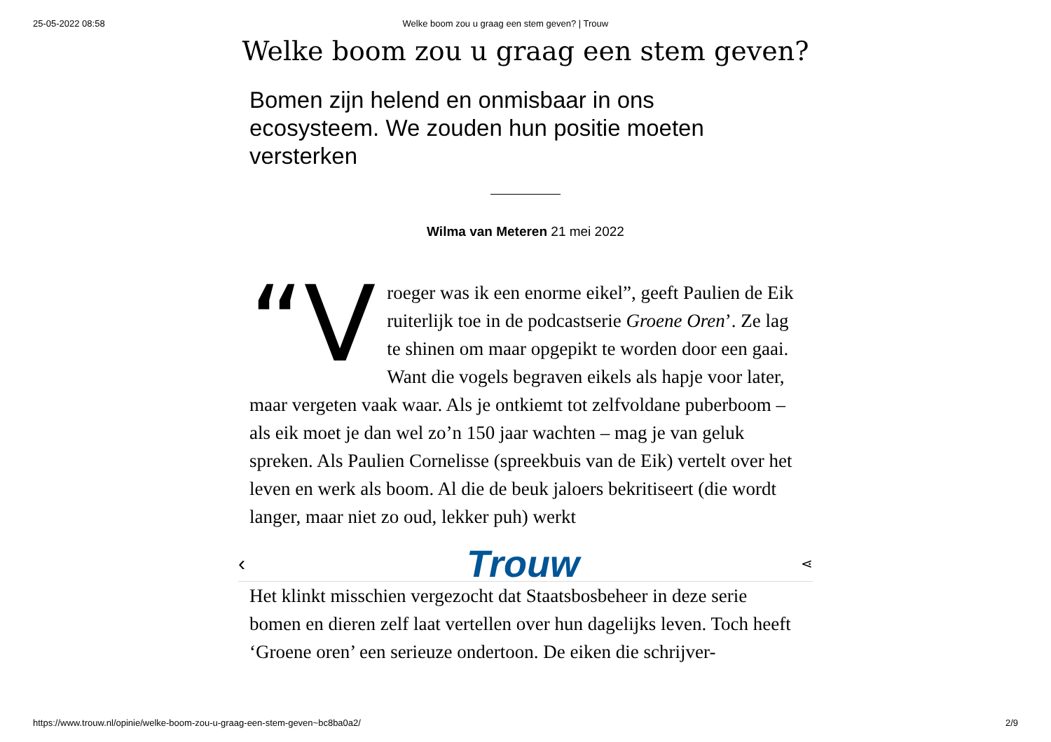25-05-2022 08:58 Welke boom zou u graag een stem geven? | Trouw
Welke boom zou u graag een stem geven?
Bomen zijn helend en onmisbaar in ons ecosysteem. We zouden hun positie moeten versterken
Wilma van Meteren 21 mei 2022
“V roeger was ik een enorme eikel”, geeft Paulien de Eik ruiterlijk toe in de podcastserie Groene Oren’. Ze lag te shinen om maar opgepikt te worden door een gaai. Want die vogels begraven eikels als hapje voor later, maar vergeten vaak waar. Als je ontkiemt tot zelfvoldane puber­boom – als eik moet je dan wel zo’n 150 jaar wachten – mag je van geluk spreken. Als Paulien Cornelisse (spreekbuis van de Eik) vertelt over het leven en werk als boom. Al die de beuk jaloers bekritiseert (die wordt langer, maar niet zo oud, lekker puh) werkt
‹ Trouw ⋖
Het klinkt misschien vergezocht dat Staatsbosbeheer in deze serie bomen en dieren zelf laat vertellen over hun dagelijks leven. Toch heeft ‘Groene oren’ een serieuze ondertoon. De eiken die schrijver-
https://www.trouw.nl/opinie/welke-boom-zou-u-graag-een-stem-geven~bc8ba0a2/ 2/9